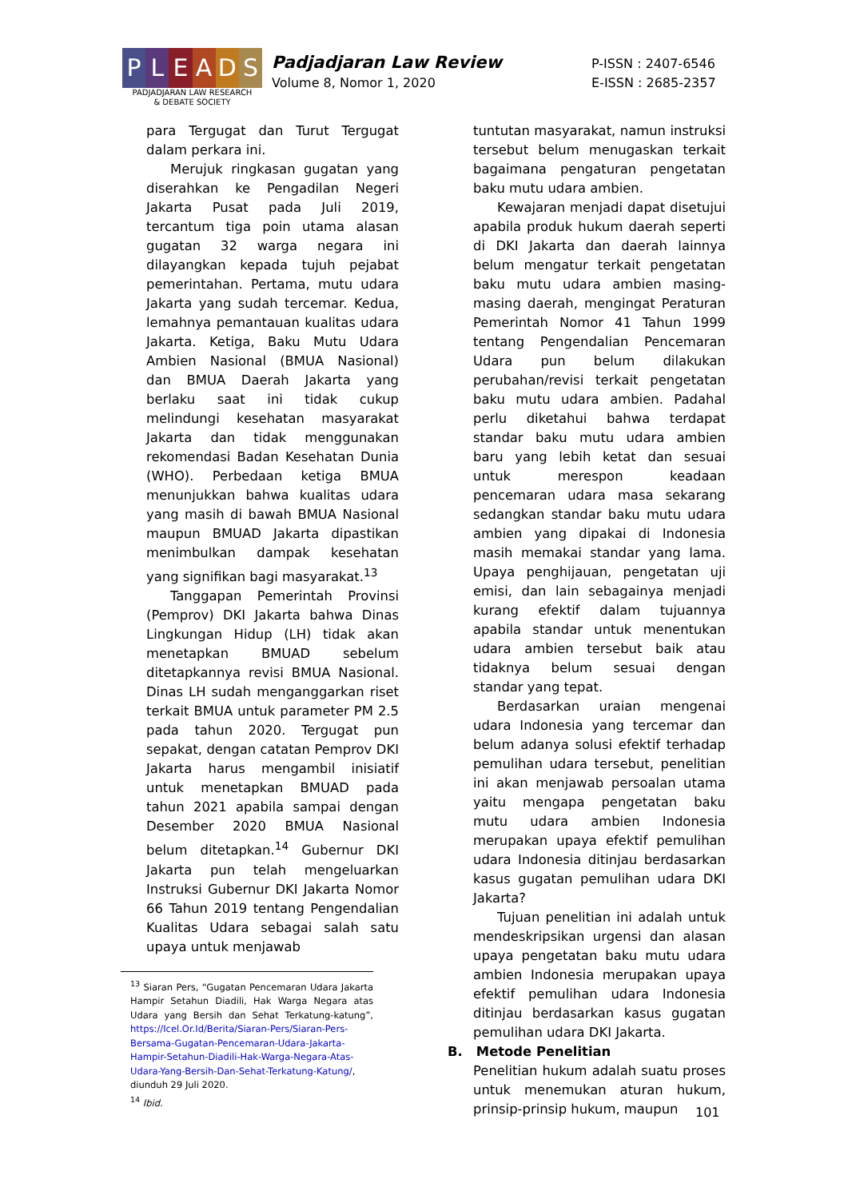P L E A D S
PADJADJARAN LAW RESEARCH
& DEBATE SOCIETY
Padjadjaran Law Review
Volume 8, Nomor 1, 2020
P-ISSN : 2407-6546
E-ISSN : 2685-2357
para Tergugat dan Turut Tergugat dalam perkara ini.
Merujuk ringkasan gugatan yang diserahkan ke Pengadilan Negeri Jakarta Pusat pada Juli 2019, tercantum tiga poin utama alasan gugatan 32 warga negara ini dilayangkan kepada tujuh pejabat pemerintahan. Pertama, mutu udara Jakarta yang sudah tercemar. Kedua, lemahnya pemantauan kualitas udara Jakarta. Ketiga, Baku Mutu Udara Ambien Nasional (BMUA Nasional) dan BMUA Daerah Jakarta yang berlaku saat ini tidak cukup melindungi kesehatan masyarakat Jakarta dan tidak menggunakan rekomendasi Badan Kesehatan Dunia (WHO). Perbedaan ketiga BMUA menunjukkan bahwa kualitas udara yang masih di bawah BMUA Nasional maupun BMUAD Jakarta dipastikan menimbulkan dampak kesehatan yang signifikan bagi masyarakat.<sup>13</sup>
Tanggapan Pemerintah Provinsi (Pemprov) DKI Jakarta bahwa Dinas Lingkungan Hidup (LH) tidak akan menetapkan BMUAD sebelum ditetapkannya revisi BMUA Nasional. Dinas LH sudah menganggarkan riset terkait BMUA untuk parameter PM 2.5 pada tahun 2020. Tergugat pun sepakat, dengan catatan Pemprov DKI Jakarta harus mengambil inisiatif untuk menetapkan BMUAD pada tahun 2021 apabila sampai dengan Desember 2020 BMUA Nasional belum ditetapkan.<sup>14</sup> Gubernur DKI Jakarta pun telah mengeluarkan Instruksi Gubernur DKI Jakarta Nomor 66 Tahun 2019 tentang Pengendalian Kualitas Udara sebagai salah satu upaya untuk menjawab
<sup>13</sup> Siaran Pers, “Gugatan Pencemaran Udara Jakarta Hampir Setahun Diadili, Hak Warga Negara atas Udara yang Bersih dan Sehat Terkatung-katung”, https://Icel.Or.Id/Berita/Siaran-Pers/Siaran-Pers-Bersama-Gugatan-Pencemaran-Udara-Jakarta-Hampir-Setahun-Diadili-Hak-Warga-Negara-Atas-Udara-Yang-Bersih-Dan-Sehat-Terkatung-Katung/, diunduh 29 Juli 2020.
<sup>14</sup> Ibid.
tuntutan masyarakat, namun instruksi tersebut belum menugaskan terkait bagaimana pengaturan pengetatan baku mutu udara ambien.
Kewajaran menjadi dapat disetujui apabila produk hukum daerah seperti di DKI Jakarta dan daerah lainnya belum mengatur terkait pengetatan baku mutu udara ambien masing-masing daerah, mengingat Peraturan Pemerintah Nomor 41 Tahun 1999 tentang Pengendalian Pencemaran Udara pun belum dilakukan perubahan/revisi terkait pengetatan baku mutu udara ambien. Padahal perlu diketahui bahwa terdapat standar baku mutu udara ambien baru yang lebih ketat dan sesuai untuk merespon keadaan pencemaran udara masa sekarang sedangkan standar baku mutu udara ambien yang dipakai di Indonesia masih memakai standar yang lama. Upaya penghijauan, pengetatan uji emisi, dan lain sebagainya menjadi kurang efektif dalam tujuannya apabila standar untuk menentukan udara ambien tersebut baik atau tidaknya belum sesuai dengan standar yang tepat.
Berdasarkan uraian mengenai udara Indonesia yang tercemar dan belum adanya solusi efektif terhadap pemulihan udara tersebut, penelitian ini akan menjawab persoalan utama yaitu mengapa pengetatan baku mutu udara ambien Indonesia merupakan upaya efektif pemulihan udara Indonesia ditinjau berdasarkan kasus gugatan pemulihan udara DKI Jakarta?
Tujuan penelitian ini adalah untuk mendeskripsikan urgensi dan alasan upaya pengetatan baku mutu udara ambien Indonesia merupakan upaya efektif pemulihan udara Indonesia ditinjau berdasarkan kasus gugatan pemulihan udara DKI Jakarta.
B. Metode Penelitian
Penelitian hukum adalah suatu proses untuk menemukan aturan hukum, prinsip-prinsip hukum, maupun
101